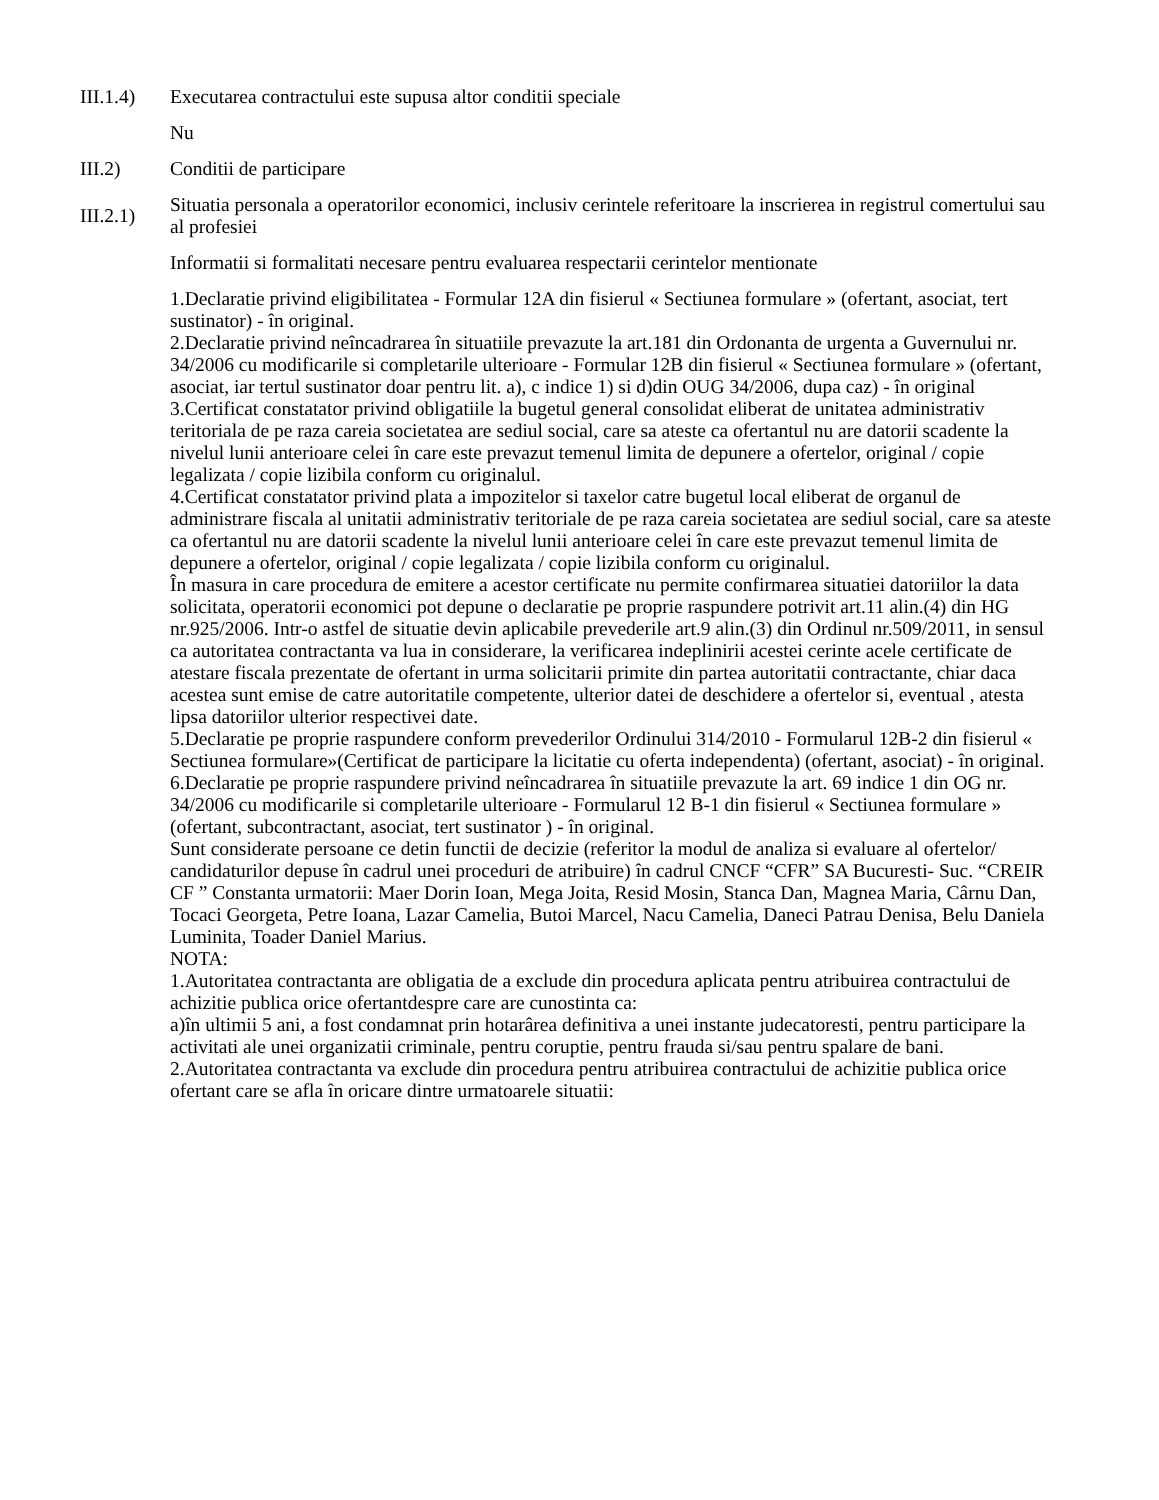III.1.4)
Executarea contractului este supusa altor conditii speciale
Nu
III.2) Conditii de participare
III.2.1)
Situatia personala a operatorilor economici, inclusiv cerintele referitoare la inscrierea in registrul comertului sau al profesiei
Informatii si formalitati necesare pentru evaluarea respectarii cerintelor mentionate
1.Declaratie privind eligibilitatea - Formular 12A din fisierul « Sectiunea formulare » (ofertant, asociat, tert sustinator) - în original.
2.Declaratie privind neîncadrarea în situatiile prevazute la art.181 din Ordonanta de urgenta a Guvernului nr. 34/2006 cu modificarile si completarile ulterioare - Formular 12B din fisierul « Sectiunea formulare » (ofertant, asociat, iar tertul sustinator doar pentru lit. a), c indice 1) si d)din OUG 34/2006, dupa caz) - în original
3.Certificat constatator privind obligatiile la bugetul general consolidat eliberat de unitatea administrativ teritoriala de pe raza careia societatea are sediul social, care sa ateste ca ofertantul nu are datorii scadente la nivelul lunii anterioare celei în care este prevazut temenul limita de depunere a ofertelor, original / copie legalizata / copie lizibila conform cu originalul.
4.Certificat constatator privind plata a impozitelor si taxelor catre bugetul local eliberat de organul de administrare fiscala al unitatii administrativ teritoriale de pe raza careia societatea are sediul social, care sa ateste ca ofertantul nu are datorii scadente la nivelul lunii anterioare celei în care este prevazut temenul limita de depunere a ofertelor, original / copie legalizata / copie lizibila conform cu originalul.
În masura in care procedura de emitere a acestor certificate nu permite confirmarea situatiei datoriilor la data solicitata, operatorii economici pot depune o declaratie pe proprie raspundere potrivit art.11 alin.(4) din HG nr.925/2006. Intr-o astfel de situatie devin aplicabile prevederile art.9 alin.(3) din Ordinul nr.509/2011, in sensul ca autoritatea contractanta va lua in considerare, la verificarea indeplinirii acestei cerinte acele certificate de atestare fiscala prezentate de ofertant in urma solicitarii primite din partea autoritatii contractante, chiar daca acestea sunt emise de catre autoritatile competente, ulterior datei de deschidere a ofertelor si, eventual , atesta lipsa datoriilor ulterior respectivei date.
5.Declaratie pe proprie raspundere conform prevederilor Ordinului 314/2010 - Formularul 12B-2 din fisierul « Sectiunea formulare»(Certificat de participare la licitatie cu oferta independenta) (ofertant, asociat) - în original.
6.Declaratie pe proprie raspundere privind neîncadrarea în situatiile prevazute la art. 69 indice 1 din OG nr. 34/2006 cu modificarile si completarile ulterioare - Formularul 12 B-1 din fisierul « Sectiunea formulare » (ofertant, subcontractant, asociat, tert sustinator ) - în original.
Sunt considerate persoane ce detin functii de decizie (referitor la modul de analiza si evaluare al ofertelor/ candidaturilor depuse în cadrul unei proceduri de atribuire) în cadrul CNCF “CFR” SA Bucuresti- Suc. “CREIR CF ” Constanta urmatorii: Maer Dorin Ioan, Mega Joita, Resid Mosin, Stanca Dan, Magnea Maria, Cârnu Dan, Tocaci Georgeta, Petre Ioana, Lazar Camelia, Butoi Marcel, Nacu Camelia, Daneci Patrau Denisa, Belu Daniela Luminita, Toader Daniel Marius.
NOTA:
1.Autoritatea contractanta are obligatia de a exclude din procedura aplicata pentru atribuirea contractului de achizitie publica orice ofertantdespre care are cunostinta ca:
a)în ultimii 5 ani, a fost condamnat prin hotarârea definitiva a unei instante judecatoresti, pentru participare la activitati ale unei organizatii criminale, pentru coruptie, pentru frauda si/sau pentru spalare de bani.
2.Autoritatea contractanta va exclude din procedura pentru atribuirea contractului de achizitie publica orice ofertant care se afla în oricare dintre urmatoarele situatii: